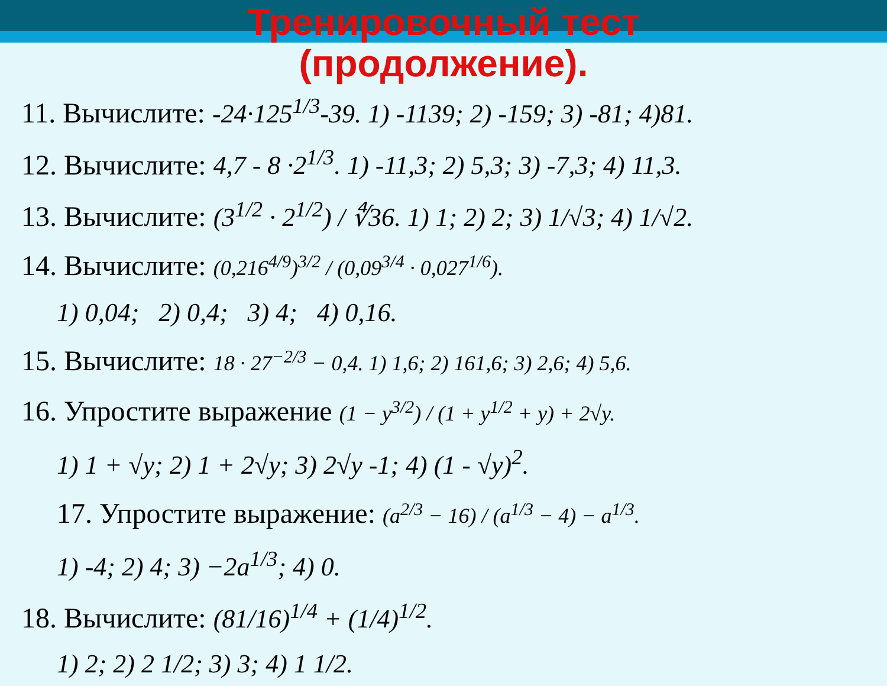Тренировочный тест
(продолжение).
11. Вычислите: -24·125<sup>1/3</sup>-39. 1) -1139; 2) -159; 3) -81; 4)81.
12. Вычислите: 4,7 - 8 ·2<sup>1/3</sup>. 1) -11,3; 2) 5,3; 3) -7,3; 4) 11,3.
13. Вычислите: (3<sup>1/2</sup> · 2<sup>1/2</sup>) / ∜36. 1) 1; 2) 2; 3) 1/√3; 4) 1/√2.
14. Вычислите: (0,216<sup>4/9</sup>)<sup>3/2</sup> / (0,09<sup>3/4</sup> · 0,027<sup>1/6</sup>).
1) 0,04; 2) 0,4; 3) 4; 4) 0,16.
15. Вычислите: 18 · 27<sup>−2/3</sup> − 0,4. 1) 1,6; 2) 161,6; 3) 2,6; 4) 5,6.
16. Упростите выражение (1 − y<sup>3/2</sup>) / (1 + y<sup>1/2</sup> + y) + 2√y.
1) 1 + √y; 2) 1 + 2√y; 3) 2√y -1; 4) (1 - √y)<sup>2</sup>.
17. Упростите выражение: (a<sup>2/3</sup> − 16) / (a<sup>1/3</sup> − 4) − a<sup>1/3</sup>.
1) -4; 2) 4; 3) −2a<sup>1/3</sup>; 4) 0.
18. Вычислите: (81/16)<sup>1/4</sup> + (1/4)<sup>1/2</sup>.
1) 2; 2) 2 1/2; 3) 3; 4) 1 1/2.